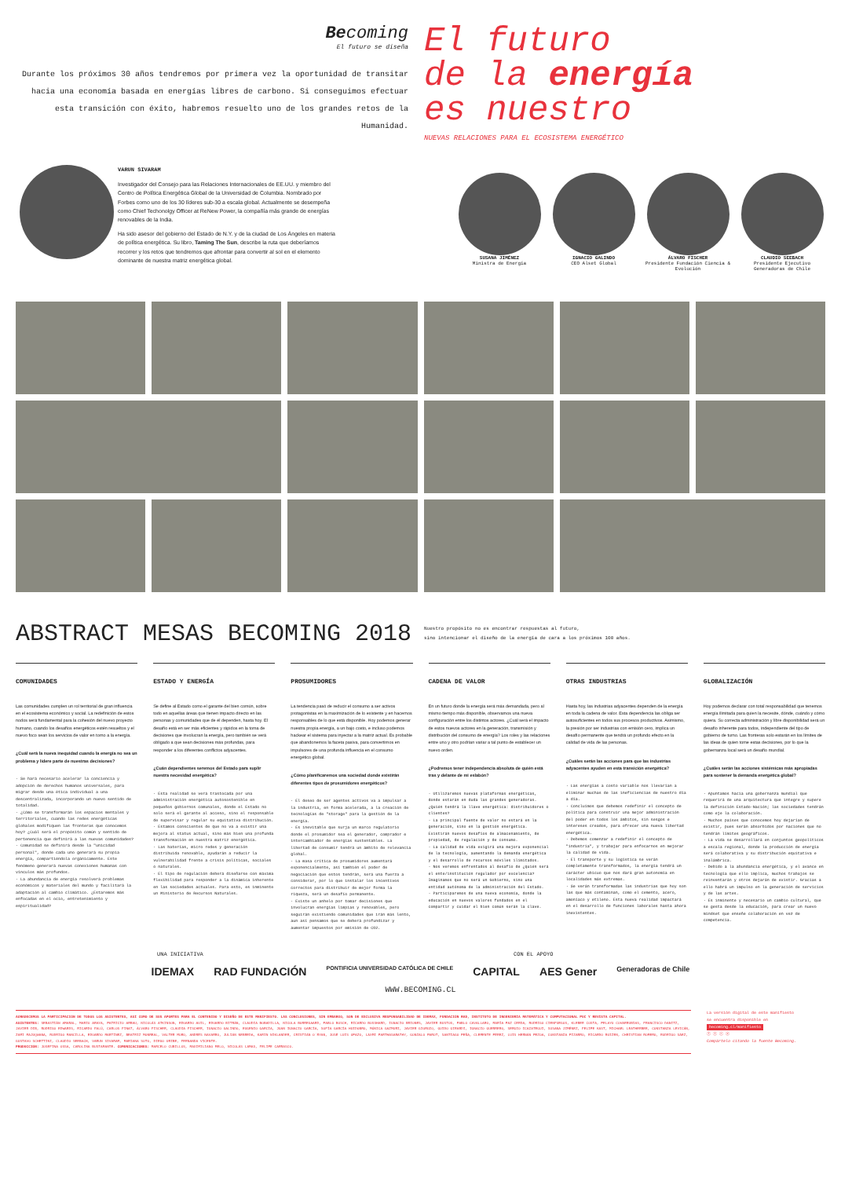Becoming
El futuro se diseña
Durante los próximos 30 años tendremos por primera vez la oportunidad de transitar hacia una economía basada en energías libres de carbono. Si conseguimos efectuar esta transición con éxito, habremos resuelto uno de los grandes retos de la Humanidad.
El futuro
de la energía
es nuestro
NUEVAS RELACIONES PARA EL ECOSISTEMA ENERGÉTICO
VARUN SIVARAM
Investigador del Consejo para las Relaciones Internacionales de EE.UU. y miembro del Centro de Política Energética Global de la Universidad de Columbia. Nombrado por Forbes como uno de los 30 líderes sub-30 a escala global. Actualmente se desempeña como Chief Techonolgy Officer at ReNew Power, la compañía más grande de energías renovables de la India.
Ha sido asesor del gobierno del Estado de N.Y. y de la ciudad de Los Ángeles en materia de política energética. Su libro, Taming The Sun, describe la ruta que deberíamos recorrer y los retos que tendremos que afrontar para convertir al sol en el elemento dominante de nuestra matriz energética global.
SUSANA JIMÉNEZ
Ministra de Energía
IGNACIO GALINDO
CEO Alset Global
ÁLVARO FISCHER
Presidente Fundación Ciencia & Evolución
CLAUDIO SEEBACH
Presidente Ejecutivo Generadoras de Chile
ABSTRACT MESAS BECOMING 2018
Nuestro propósito no es encontrar respuestas al futuro,
sino intencionar el diseño de la energía de cara a los próximos 100 años.
COMUNIDADES
Las comunidades cumplen un rol territorial de gran influencia en el ecosistema económico y social. La redefinición de estos nodos será fundamental para la cohesión del nuevo proyecto humano, cuando los desafíos energéticos estén resueltos y el nuevo foco sean los servicios de valor en torno a la energía.
¿Cuál será la nueva inequidad cuando la energía no sea un problema y lidere parte de nuestras decisiones?
· Se hará necesario acelerar la conciencia y adopción de derechos humanos universales, para migrar desde una ética individual a una descentralizada, incorporando un nuevo sentido de totalidad.
· ¿Cómo se transformarán los espacios mentales y territoriales, cuando las redes energéticas globales modifiquen las fronteras que conocemos hoy? ¿Cuál será el propósito común y sentido de pertenencia que definirá a las nuevas comunidades?
· Comunidad se definirá desde la "unicidad personal", donde cada uno generará su propia energía, compartiéndola orgánicamente. Este fenómeno generará nuevas conexiones humanas con vínculos más profundos.
· La abundancia de energía resolverá problemas económicos y materiales del mundo y facilitará la adaptación al cambio climático. ¿Estaremos más enfocadas en el ocio, entretenimiento y espiritualidad?
ESTADO Y ENERGÍA
Se define al Estado como el garante del bien común, sobre todo en aquellas áreas que tienen impacto directo en las personas y comunidades que de él dependen, hasta hoy. El desafío está en ser más eficientes y rápidos en la toma de decisiones que involucran la energía, pero también se verá obligado a que sean decisiones más profundas, para responder a los diferentes conflictos adyacentes.
¿Cuán dependientes seremos del Estado para suplir nuestra necesidad energética?
· Esta realidad se verá trastocada por una administración energética autosostenible en pequeños gobiernos comunales, donde el Estado no solo será el garante al acceso, sino el responsable de supervisar y regular su equitativa distribución.
· Estamos conscientes de que no va a existir una mejora al status actual, sino más bien una profunda transformación en nuestra matriz energética.
· Las baterías, micro redes y generación distribuida renovable, ayudarán a reducir la vulnerabilidad frente a crisis políticas, sociales o naturales.
· El tipo de regulación deberá diseñarse con máxima flexibilidad para responder a la dinámica inherente en las sociedades actuales. Para esto, es inminente un Ministerio de Recursos Naturales.
PROSUMIDORES
La tendencia pasó de reducir el consumo a ser activos protagonistas en la maximización de lo existente y en hacernos responsables de lo que está disponible. Hoy podemos generar nuestra propia energía, a un bajo costo, e incluso podemos hackear el sistema para inyectar a la matriz actual. Es probable que abandonemos la faceta pasiva, para convertirnos en impulsores de una profunda influencia en el consumo energético global.
¿Cómo planificaremos una sociedad donde existirán diferentes tipos de prosumidores energéticos?
· El deseo de ser agentes activos va a impulsar a la industria, en forma acelerada, a la creación de tecnologías de "storage" para la gestión de la energía.
· Es inevitable que surja un marco regulatorio donde el prosumidor sea el generador, comprador e intercambiador de energías sustentables. La libertad de consumir tendrá un ámbito de relevancia global.
· La masa crítica de prosumidores aumentará exponencialmente, así también el poder de negociación que estos tendrán, será una fuerza a considerar, por lo que instalar los incentivos correctos para distribuir de mejor forma la riqueza, será un desafío permanente.
· Existe un anhelo por tomar decisiones que involucran energías limpias y renovables, pero seguirán existiendo comunidades que irán más lento, aun así pensamos que se deberá profundizar y aumentar impuestos por emisión de CO2.
CADENA DE VALOR
En un futuro donde la energía será más demandada, pero al mismo tiempo más disponible, observamos una nueva configuración entre los distintos actores. ¿Cuál será el impacto de estos nuevos actores en la generación, transmisión y distribución del consumo de energía? Los roles y las relaciones entre uno y otro podrían variar a tal punto de establecer un nuevo orden.
¿Podremos tener independencia absoluta de quién está tras y delante de mi eslabón?
· Utilizaremos nuevas plataformas energéticas, donde estarán en duda las grandes generadoras. ¿Quién tendrá la llave energética: distribuidores o clientes?
· La principal fuente de valor no estará en la generación, sino en la gestión energética. Existirán nuevos desafíos de almacenamiento, de propiedad, de regulación y de consumo.
· La calidad de vida exigirá una mejora exponencial de la tecnología, aumentando la demanda energética y el desarrollo de recursos móviles ilimitados.
· Nos veremos enfrentados al desafío de ¿quién será el ente/institución regulador por excelencia? Imaginamos que no será un Gobierno, sino una entidad autónoma de la administración del Estado.
· Participaremos de una nueva economía, donde la educación en nuevos valores fundados en el compartir y cuidar el bien común serán la clave.
OTRAS INDUSTRIAS
Hasta hoy, las industrias adyacentes dependen de la energía en toda la cadena de valor. Esta dependencia las obliga ser autosuficientes en todos sus procesos productivos. Asimismo, la presión por ser industrias con emisión cero, implica un desafío permanente que tendrá un profundo efecto en la calidad de vida de las personas.
¿Cuáles serán las acciones para que las industrias adyacentes ayuden en esta transición energética?
· Las energías a costo variable nos llevarían a eliminar muchas de las ineficiencias de nuestro día a día.
· Concluimos que debemos redefinir el concepto de política para construir una mejor administración del poder en todos los ámbitos, sin sesgos e intereses creados, para ofrecer una nueva libertad energética.
· Debemos comenzar a redefinir el concepto de "industria", y trabajar para enfocarnos en mejorar la calidad de vida.
· El transporte y su logística se verán completamente transformados, la energía tendrá un carácter ubicuo que nos dará gran autonomía en localidades más extremas.
· Se verán transformadas las industrias que hoy son las que más contaminan, como el cemento, acero, amoníaco y etileno. Esta nueva realidad impactará en el desarrollo de funciones laborales hasta ahora inexistentes.
GLOBALIZACIÓN
Hoy podemos declarar con total responsabilidad que tenemos energía ilimitada para quien la necesite, dónde, cuándo y cómo quiera. Su correcta administración y libre disponibilidad será un desafío inherente para todos, independiente del tipo de gobierno de turno. Las fronteras solo estarán en los límites de las ideas de quien tome estas decisiones, por lo que la gobernanza local será un desafío mundial.
¿Cuáles serán las acciones sistémicas más apropiadas para sostener la demanda energética global?
· Apuntamos hacia una gobernanza mundial que requerirá de una arquitectura que integre y supere la definición Estado-Nación; las sociedades tendrán como eje la colaboración.
· Muchos países que conocemos hoy dejarían de existir, pues serán absorbidos por naciones que no tendrán límites geográficos.
· La vida se desarrollará en conjuntos geopolíticos a escala regional, donde la producción de energía será colaborativa y su distribución equitativa e inalámbrica.
· Debido a la abundancia energética, y el avance en tecnología que ello implica, muchos trabajos se reinventarán y otros dejarán de existir. Gracias a ello habrá un impulso en la generación de servicios y de las artes.
· Es inminente y necesario un cambio cultural, que se gesta desde la educación, para crear un nuevo mindset que enseñe colaboración en vez de competencia.
UNA INICIATIVA CON EL APOYO
IDEMAX RAD FUNDACIÓN PONTIFICIA UNIVERSIDAD CATÓLICA DE CHILE CAPITAL AES Gener Generadoras de Chile
WWW.BECOMING.CL
AGRADECEMOS LA PARTICIPACIÓN DE TODOS LOS ASISTENTES, ASÍ COMO DE SUS APORTES PARA EL CONTENIDO Y DISEÑO DE ESTE MANIFIESTO. LAS CONCLUSIONES, SIN EMBARGO, SON DE EXCLUSIVA RESPONSABILIDAD DE IDEMAX, FUNDACIÓN RAD, INSTITUTO DE INGENIERÍA MATEMÁTICA Y COMPUTACIONAL PUC Y REVISTA CAPITAL.
ASISTENTES: SEBASTIÁN AMARAL, MARIO ARAYA, PATRICIO ARRAU, NICOLÁS ATKINSON, EDUARDO AUIL, EDUARDO BITRÁN, CLAUDIA BOBADILLA, NICOLA BORREGAARD, PABLO BOSCH, RICARDO BOSSHARD, IGNACIO BRIONES, JAVIER BUSTOS, PABLO CAVALLARO, MARÍA PAZ CERDA, RODRIGO CIENFUEGOS, KLEBER COSTA, PELAYO COVARRUBIAS, FRANCISCO DANITZ, JAVIER DIB, RODRIGO EDWARDS, RICARDO FALÚ, CARLOS FINAT, ÁLVARO FISCHER, CLAUDIA FISCHER, IGNACIO GALINDO, EUGENIO GARCÍA, JUAN IGNACIO GARCÍA, SOFÍA GARCÍA HUIDOBRO, MÓNICA GAZMURI, JAVIER GIORGIO, GUIDO GIRARDI, IGNACIO GUERRERO, SERGIO ICAZATEGUI, SUSANA JIMÉNEZ, FELIPE KAST, MICHAEL LEATHERBEE, CONSTANZA LEVICÁN, ZAMI MAJUQWANA, RODRIGO MANCILLA, EDUARDO MARTÍNEZ, BEATRIZ MONREAL, VALTER MORO, ANDRÉS NAVARRO, JULIÁN NEBREDA, KARIN NIKLANDER, CRISTIÁN O´RYAN, JOSÉ LUIS OPAZO, LAXMI PARTHASARATHY, GONZALO PAROT, SANTIAGO PEÑA, CLEMENTE PÉREZ, LUIS HERNÁN PEZOA, CONSTANZA PIZARRO, RICARDO ROIZEN, CHRISTIAN ROMERO, RODRIGO SÁEZ, GUSTAVO SCHETTINI, CLAUDIO SEEBACH, VARUN SIVARAM, MARIANA SOTO, DIEGO URIBE, FERNANDA VICENTE.
PRODUCCIÓN: JOSEFINA OSSA, CAROLINA BUSTAMANTE. COMUNICACIONES: MARCELO CUBILLOS, MAXIMILIANO MELO, NICOLÁS LAMAS, FELIPE CARRASCO.
La versión digital de este manifiesto
se encuentra disponible en
becoming.cl/manifiesto
ⓕ ⓣ ⓒ ⓔ
Compártelo citando la fuente Becoming.